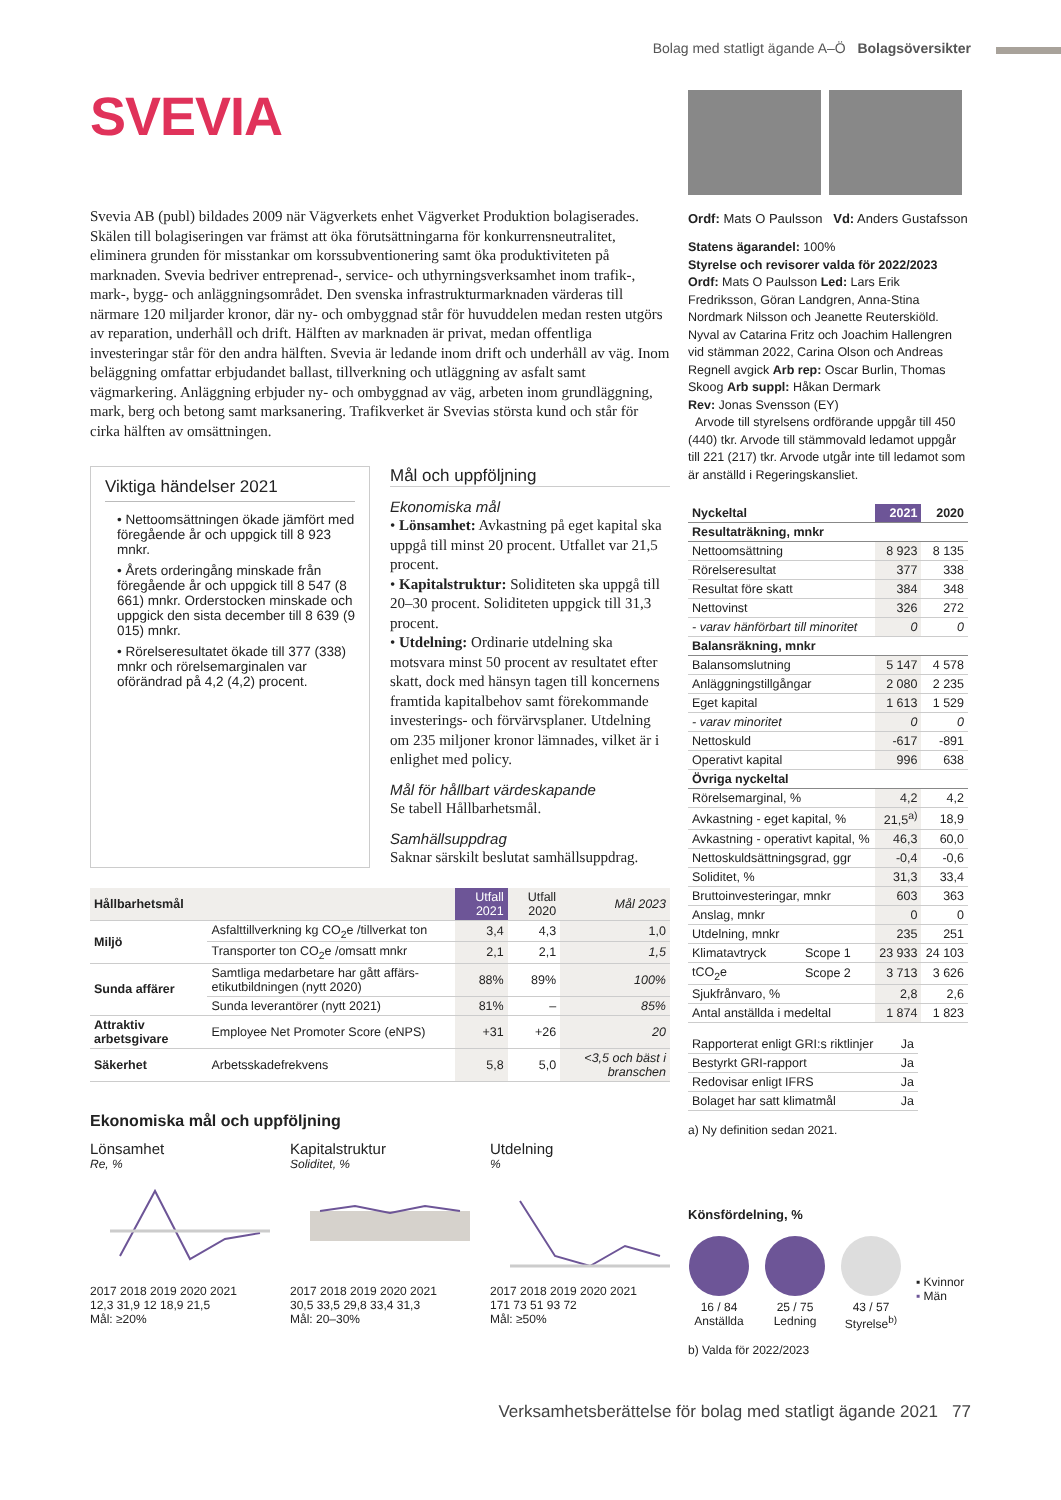Bolag med statligt ägande A–Ö Bolagsöversikter
SVEVIA
Svevia AB (publ) bildades 2009 när Vägverkets enhet Vägverket Produktion bolagiserades. Skälen till bolagiseringen var främst att öka förutsättningarna för konkurrensneutralitet, eliminera grunden för misstankar om korssubventionering samt öka produktiviteten på marknaden. Svevia bedriver entreprenad-, service- och uthyrningsverksamhet inom trafik-, mark-, bygg- och anläggningsområdet. Den svenska infrastrukturmarknaden värderas till närmare 120 miljarder kronor, där ny- och ombyggnad står för huvuddelen medan resten utgörs av reparation, underhåll och drift. Hälften av marknaden är privat, medan offentliga investeringar står för den andra hälften. Svevia är ledande inom drift och underhåll av väg. Inom beläggning omfattar erbjudandet ballast, tillverkning och utläggning av asfalt samt vägmarkering. Anläggning erbjuder ny- och ombyggnad av väg, arbeten inom grundläggning, mark, berg och betong samt marksanering. Trafikverket är Svevias största kund och står för cirka hälften av omsättningen.
Viktiga händelser 2021
• Nettoomsättningen ökade jämfört med föregående år och uppgick till 8 923 mnkr.
• Årets orderingång minskade från föregående år och uppgick till 8 547 (8 661) mnkr. Orderstocken minskade och uppgick den sista december till 8 639 (9 015) mnkr.
• Rörelseresultatet ökade till 377 (338) mnkr och rörelsemarginalen var oförändrad på 4,2 (4,2) procent.
Mål och uppföljning
Ekonomiska mål
• Lönsamhet: Avkastning på eget kapital ska uppgå till minst 20 procent. Utfallet var 21,5 procent.
• Kapitalstruktur: Soliditeten ska uppgå till 20–30 procent. Soliditeten uppgick till 31,3 procent.
• Utdelning: Ordinarie utdelning ska motsvara minst 50 procent av resultatet efter skatt, dock med hänsyn tagen till koncernens framtida kapitalbehov samt förekommande investerings- och förvärvsplaner. Utdelning om 235 miljoner kronor lämnades, vilket är i enlighet med policy.
Mål för hållbart värdeskapande
Se tabell Hållbarhetsmål.
Samhällsuppdrag
Saknar särskilt beslutat samhällsuppdrag.
| Hållbarhetsmål | | Utfall 2021 | Utfall 2020 | Mål 2023 |
| --- | --- | --- | --- | --- |
| Miljö | Asfalttillverkning kg CO<sub>2</sub>e /tillverkat ton | 3,4 | 4,3 | 1,0 |
| | Transporter ton CO<sub>2</sub>e /omsatt mnkr | 2,1 | 2,1 | 1,5 |
| Sunda affärer | Samtliga medarbetare har gått affärs-etikutbildningen (nytt 2020) | 88% | 89% | 100% |
| | Sunda leverantörer (nytt 2021) | 81% | – | 85% |
| Attraktiv arbetsgivare | Employee Net Promoter Score (eNPS) | +31 | +26 | 20 |
| Säkerhet | Arbetsskadefrekvens | 5,8 | 5,0 | <3,5 och bäst i branschen |
Ekonomiska mål och uppföljning
Lönsamhet
Re, %
2017 2018 2019 2020 2021
12,3 31,9 12 18,9 21,5
Mål: ≥20%
Kapitalstruktur
Soliditet, %
2017 2018 2019 2020 2021
30,5 33,5 29,8 33,4 31,3
Mål: 20–30%
Utdelning
%
2017 2018 2019 2020 2021
171 73 51 93 72
Mål: ≥50%
Ordf: Mats O Paulsson Vd: Anders Gustafsson
Statens ägarandel: 100%
Styrelse och revisorer valda för 2022/2023
Ordf: Mats O Paulsson Led: Lars Erik Fredriksson, Göran Landgren, Anna-Stina Nordmark Nilsson och Jeanette Reuterskiöld. Nyval av Catarina Fritz och Joachim Hallengren vid stämman 2022, Carina Olson och Andreas Regnell avgick Arb rep: Oscar Burlin, Thomas Skoog Arb suppl: Håkan Dermark
Rev: Jonas Svensson (EY)
Arvode till styrelsens ordförande uppgår till 450 (440) tkr. Arvode till stämmovald ledamot uppgår till 221 (217) tkr. Arvode utgår inte till ledamot som är anställd i Regeringskansliet.
| Nyckeltal | | 2021 | 2020 |
| Resultaträkning, mnkr | | | |
| Nettoomsättning | | 8 923 | 8 135 |
| Rörelseresultat | | 377 | 338 |
| Resultat före skatt | | 384 | 348 |
| Nettovinst | | 326 | 272 |
| - varav hänförbart till minoritet | | 0 | 0 |
| Balansräkning, mnkr | | | |
| Balansomslutning | | 5 147 | 4 578 |
| Anläggningstillgångar | | 2 080 | 2 235 |
| Eget kapital | | 1 613 | 1 529 |
| - varav minoritet | | 0 | 0 |
| Nettoskuld | | -617 | -891 |
| Operativt kapital | | 996 | 638 |
| Övriga nyckeltal | | | |
| Rörelsemarginal, % | | 4,2 | 4,2 |
| Avkastning - eget kapital, % | | 21,5<sup>a)</sup> | 18,9 |
| Avkastning - operativt kapital, % | | 46,3 | 60,0 |
| Nettoskuldsättningsgrad, ggr | | -0,4 | -0,6 |
| Soliditet, % | | 31,3 | 33,4 |
| Bruttoinvesteringar, mnkr | | 603 | 363 |
| Anslag, mnkr | | 0 | 0 |
| Utdelning, mnkr | | 235 | 251 |
| Klimatavtryck | Scope 1 | 23 933 | 24 103 |
| tCO<sub>2</sub>e | Scope 2 | 3 713 | 3 626 |
| Sjukfrånvaro, % | | 2,8 | 2,6 |
| Antal anställda i medeltal | | 1 874 | 1 823 |
| Rapporterat enligt GRI:s riktlinjer | Ja |
| Bestyrkt GRI-rapport | Ja |
| Redovisar enligt IFRS | Ja |
| Bolaget har satt klimatmål | Ja |
a) Ny definition sedan 2021.
Könsfördelning, %
16 / 84
Anställda
25 / 75
Ledning
43 / 57
Styrelse<sup>b)</sup>
▪ Kvinnor
▪ Män
b) Valda för 2022/2023
Verksamhetsberättelse för bolag med statligt ägande 2021 77